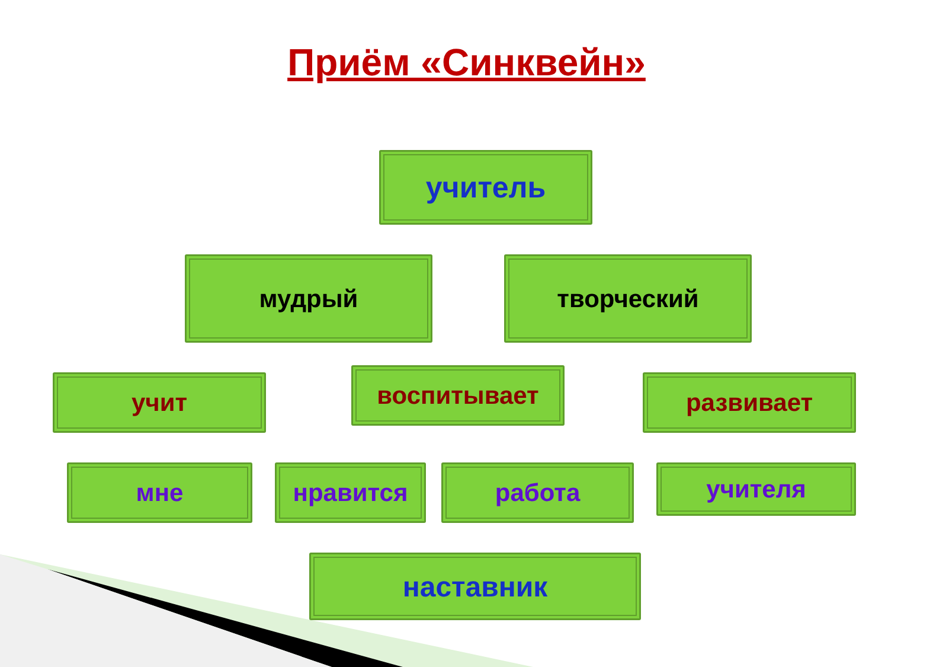Приём «Синквейн»
учитель
мудрый творческий
учит воспитывает развивает
мне нравится работа учителя
наставник